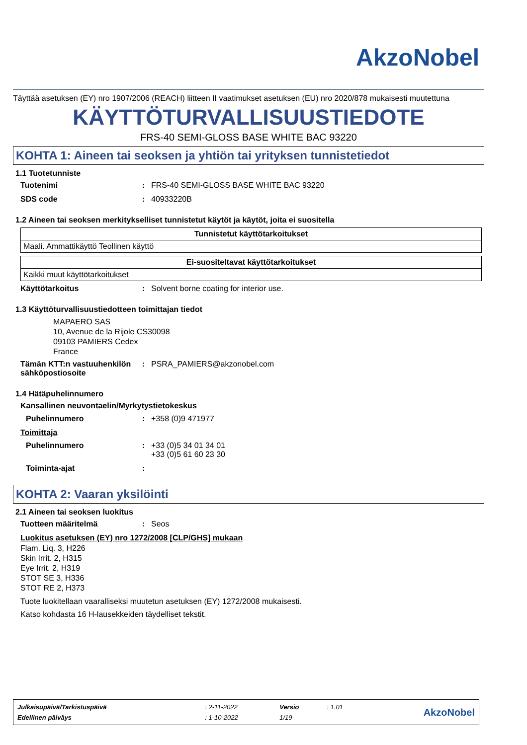AkzoNobel
Täyttää asetuksen (EY) nro 1907/2006 (REACH) liitteen II vaatimukset asetuksen (EU) nro 2020/878 mukaisesti muutettuna
KÄYTTÖTURVALLISUUSTIEDOTE
FRS-40 SEMI-GLOSS BASE WHITE BAC 93220
KOHTA 1: Aineen tai seoksen ja yhtiön tai yrityksen tunnistetiedot
1.1 Tuotetunniste
Tuotenimi: FRS-40 SEMI-GLOSS BASE WHITE BAC 93220
SDS code: 40933220B
1.2 Aineen tai seoksen merkitykselliset tunnistetut käytöt ja käytöt, joita ei suositella
| Tunnistetut käyttötarkoitukset |
| --- |
| Maali. Ammattikäyttö Teollinen käyttö |
| Ei-suositeltavat käyttötarkoitukset |
| --- |
| Kaikki muut käyttötarkoitukset |
Käyttötarkoitus: Solvent borne coating for interior use.
1.3 Käyttöturvallisuustiedotteen toimittajan tiedot
MAPAERO SAS
10, Avenue de la Rijole CS30098
09103 PAMIERS Cedex
France
Tämän KTT:n vastuuhenkilön sähköpostiosoite: PSRA_PAMIERS@akzonobel.com
1.4 Hätäpuhelinnumero
Kansallinen neuvontaelin/Myrkytystietokeskus
Puhelinnumero: +358 (0)9 471977
Toimittaja
Puhelinnumero: +33 (0)5 34 01 34 01
+33 (0)5 61 60 23 30
Toiminta-ajat:
KOHTA 2: Vaaran yksilöinti
2.1 Aineen tai seoksen luokitus
Tuotteen määritelmä: Seos
Luokitus asetuksen (EY) nro 1272/2008 [CLP/GHS] mukaan
Flam. Liq. 3, H226
Skin Irrit. 2, H315
Eye Irrit. 2, H319
STOT SE 3, H336
STOT RE 2, H373
Tuote luokitellaan vaaralliseksi muutetun asetuksen (EY) 1272/2008 mukaisesti.
Katso kohdasta 16 H-lausekkeiden täydelliset tekstit.
| Julkaisupäivä/Tarkistuspäivä | : 2-11-2022 | Versio | : 1.01 | AkzoNobel |
| Edellinen päiväys | : 1-10-2022 | 1/19 | | |